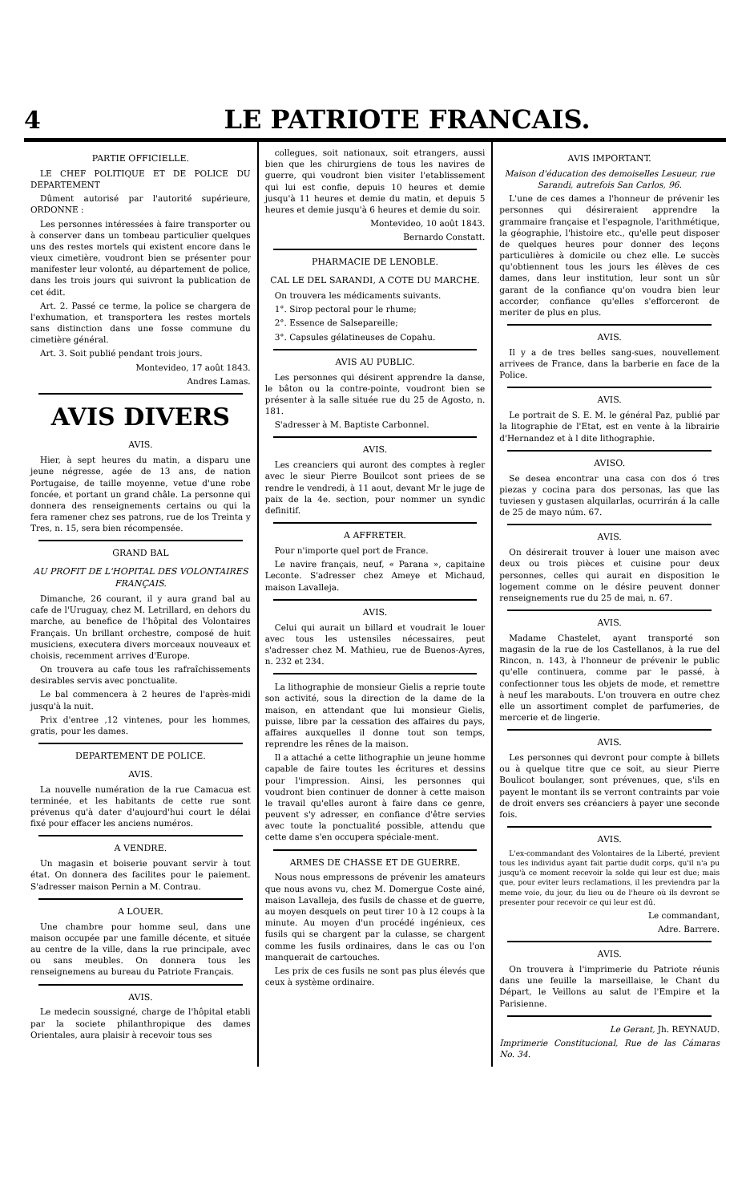4 LE PATRIOTE FRANCAIS.
PARTIE OFFICIELLE.
LE CHEF POLITIQUE ET DE POLICE DU DEPARTEMENT
Dûment autorisé par l'autorité supérieure, ORDONNE :
Les personnes intéressées à faire transporter ou à conserver dans un tombeau particulier quelques uns des restes mortels qui existent encore dans le vieux cimetière, voudront bien se présenter pour manifester leur volonté, au département de police, dans les trois jours qui suivront la publication de cet édit.
Art. 2. Passé ce terme, la police se chargera de l'exhumation, et transportera les restes mortels sans distinction dans une fosse commune du cimetière général.
Art. 3. Soit publié pendant trois jours.
Montevideo, 17 août 1843.
Andres Lamas.
AVIS DIVERS
AVIS.
Hier, à sept heures du matin, a disparu une jeune négresse, agée de 13 ans, de nation Portugaise, de taille moyenne, vetue d'une robe foncée, et portant un grand châle. La personne qui donnera des renseignements certains ou qui la fera ramener chez ses patrons, rue de los Treinta y Tres, n. 15, sera bien récompensée.
GRAND BAL
AU PROFIT DE L'HOPITAL DES VOLONTAIRES FRANÇAIS.
Dimanche, 26 courant, il y aura grand bal au cafe de l'Uruguay, chez M. Letrillard, en dehors du marche, au benefice de l'hôpital des Volontaires Français. Un brillant orchestre, composé de huit musiciens, executera divers morceaux nouveaux et choisis, recemment arrives d'Europe.
On trouvera au cafe tous les rafraîchissements desirables servis avec ponctualite.
Le bal commencera à 2 heures de l'après-midi jusqu'à la nuit.
Prix d'entree ,12 vintenes, pour les hommes, gratis, pour les dames.
DEPARTEMENT DE POLICE.
AVIS.
La nouvelle numération de la rue Camacua est terminée, et les habitants de cette rue sont prévenus qu'à dater d'aujourd'hui court le délai fixé pour effacer les anciens numéros.
A VENDRE.
Un magasin et boiserie pouvant servir à tout état. On donnera des facilites pour le paiement. S'adresser maison Pernin a M. Contrau.
A LOUER.
Une chambre pour homme seul, dans une maison occupée par une famille décente, et située au centre de la ville, dans la rue principale, avec ou sans meubles. On donnera tous les renseignemens au bureau du Patriote Français.
AVIS.
Le medecin soussigné, charge de l'hôpital etabli par la societe philanthropique des dames Orientales, aura plaisir à recevoir tous ses
collegues, soit nationaux, soit etrangers, aussi bien que les chirurgiens de tous les navires de guerre, qui voudront bien visiter l'etablissement qui lui est confie, depuis 10 heures et demie jusqu'à 11 heures et demie du matin, et depuis 5 heures et demie jusqu'à 6 heures et demie du soir.
Montevideo, 10 août 1843.
Bernardo Constatt.
PHARMACIE DE LENOBLE.
CAL LE DEL SARANDI, A COTE DU MARCHE.
On trouvera les médicaments suivants.
1°. Sirop pectoral pour le rhume;
2°. Essence de Salsepareille;
3°. Capsules gélatineuses de Copahu.
AVIS AU PUBLIC.
Les personnes qui désirent apprendre la danse, le bâton ou la contre-pointe, voudront bien se présenter à la salle située rue du 25 de Agosto, n. 181.
S'adresser à M. Baptiste Carbonnel.
AVIS.
Les creanciers qui auront des comptes à regler avec le sieur Pierre Bouilcot sont priees de se rendre le vendredi, à 11 aout, devant Mr le juge de paix de la 4e. section, pour nommer un syndic definitif.
A AFFRETER.
Pour n'importe quel port de France.
Le navire français, neuf, « Parana », capitaine Leconte. S'adresser chez Ameye et Michaud, maison Lavalleja.
AVIS.
Celui qui aurait un billard et voudrait le louer avec tous les ustensiles nécessaires, peut s'adresser chez M. Mathieu, rue de Buenos-Ayres, n. 232 et 234.
La lithographie de monsieur Gielis a reprie toute son activité, sous la direction de la dame de la maison, en attendant que lui monsieur Gielis, puisse, libre par la cessation des affaires du pays, affaires auxquelles il donne tout son temps, reprendre les rênes de la maison.
Il a attaché a cette lithographie un jeune homme capable de faire toutes les écritures et dessins pour l'impression. Ainsi, les personnes qui voudront bien continuer de donner à cette maison le travail qu'elles auront à faire dans ce genre, peuvent s'y adresser, en confiance d'être servies avec toute la ponctualité possible, attendu que cette dame s'en occupera spéciale-ment.
ARMES DE CHASSE ET DE GUERRE.
Nous nous empressons de prévenir les amateurs que nous avons vu, chez M. Domergue Coste ainé, maison Lavalleja, des fusils de chasse et de guerre, au moyen desquels on peut tirer 10 à 12 coups à la minute. Au moyen d'un procédé ingénieux, ces fusils qui se chargent par la culasse, se chargent comme les fusils ordinaires, dans le cas ou l'on manquerait de cartouches.
Les prix de ces fusils ne sont pas plus élevés que ceux à système ordinaire.
AVIS IMPORTANT.
Maison d'éducation des demoiselles Lesueur, rue Sarandi, autrefois San Carlos, 96.
L'une de ces dames a l'honneur de prévenir les personnes qui désireraient apprendre la grammaire française et l'espagnole, l'arithmétique, la géographie, l'histoire etc., qu'elle peut disposer de quelques heures pour donner des leçons particulières à domicile ou chez elle. Le succès qu'obtiennent tous les jours les élèves de ces dames, dans leur institution, leur sont un sûr garant de la confiance qu'on voudra bien leur accorder, confiance qu'elles s'efforceront de meriter de plus en plus.
AVIS.
Il y a de tres belles sang-sues, nouvellement arrivees de France, dans la barberie en face de la Police.
AVIS.
Le portrait de S. E. M. le général Paz, publié par la litographie de l'Etat, est en vente à la librairie d'Hernandez et à l dite lithographie.
AVISO.
Se desea encontrar una casa con dos ó tres piezas y cocina para dos personas, las que las tuviesen y gustasen alquilarlas, ocurrirán á la calle de 25 de mayo núm. 67.
AVIS.
On désirerait trouver à louer une maison avec deux ou trois pièces et cuisine pour deux personnes, celles qui aurait en disposition le logement comme on le désire peuvent donner renseignements rue du 25 de mai, n. 67.
AVIS.
Madame Chastelet, ayant transporté son magasin de la rue de los Castellanos, à la rue del Rincon, n. 143, à l'honneur de prévenir le public qu'elle continuera, comme par le passé, à confectionner tous les objets de mode, et remettre à neuf les marabouts. L'on trouvera en outre chez elle un assortiment complet de parfumeries, de mercerie et de lingerie.
AVIS.
Les personnes qui devront pour compte à billets ou à quelque titre que ce soit, au sieur Pierre Boulicot boulanger, sont prévenues, que, s'ils en payent le montant ils se verront contraints par voie de droit envers ses créanciers à payer une seconde fois.
AVIS.
L'ex-commandant des Volontaires de la Liberté, previent tous les individus ayant fait partie dudit corps, qu'il n'a pu jusqu'à ce moment recevoir la solde qui leur est due; mais que, pour eviter leurs reclamations, il les previendra par la meme voie, du jour, du lieu ou de l'heure où ils devront se presenter pour recevoir ce qui leur est dû.
Le commandant,
Adre. Barrere.
AVIS.
On trouvera à l'imprimerie du Patriote réunis dans une feuille la marseillaise, le Chant du Départ, le Veillons au salut de l'Empire et la Parisienne.
Le Gerant, Jh. REYNAUD.
Imprimerie Constitucional, Rue de las Cámaras No. 34.